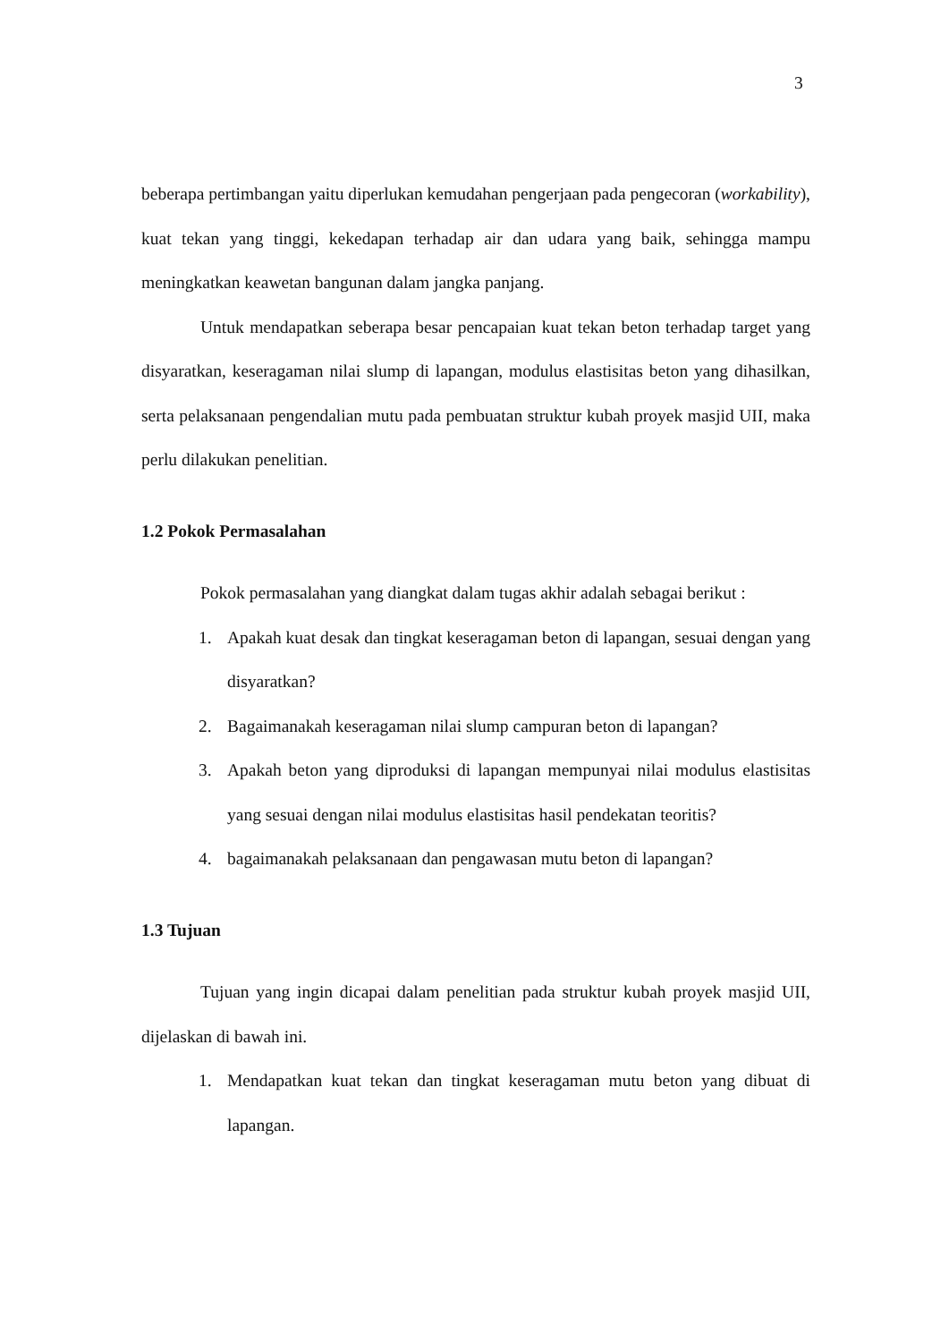3
beberapa pertimbangan yaitu diperlukan kemudahan pengerjaan pada pengecoran (workability), kuat tekan yang tinggi, kekedapan terhadap air dan udara yang baik, sehingga mampu meningkatkan keawetan bangunan dalam jangka panjang.
Untuk mendapatkan seberapa besar pencapaian kuat tekan beton terhadap target yang disyaratkan, keseragaman nilai slump di lapangan, modulus elastisitas beton yang dihasilkan, serta pelaksanaan pengendalian mutu pada pembuatan struktur kubah proyek masjid UII, maka perlu dilakukan penelitian.
1.2 Pokok Permasalahan
Pokok permasalahan yang diangkat dalam tugas akhir adalah sebagai berikut :
1. Apakah kuat desak dan tingkat keseragaman beton di lapangan, sesuai dengan yang disyaratkan?
2. Bagaimanakah keseragaman nilai slump campuran beton di lapangan?
3. Apakah beton yang diproduksi di lapangan mempunyai nilai modulus elastisitas yang sesuai dengan nilai modulus elastisitas hasil pendekatan teoritis?
4. bagaimanakah pelaksanaan dan pengawasan mutu beton di lapangan?
1.3 Tujuan
Tujuan yang ingin dicapai dalam penelitian pada struktur kubah proyek masjid UII, dijelaskan di bawah ini.
1. Mendapatkan kuat tekan dan tingkat keseragaman mutu beton yang dibuat di lapangan.